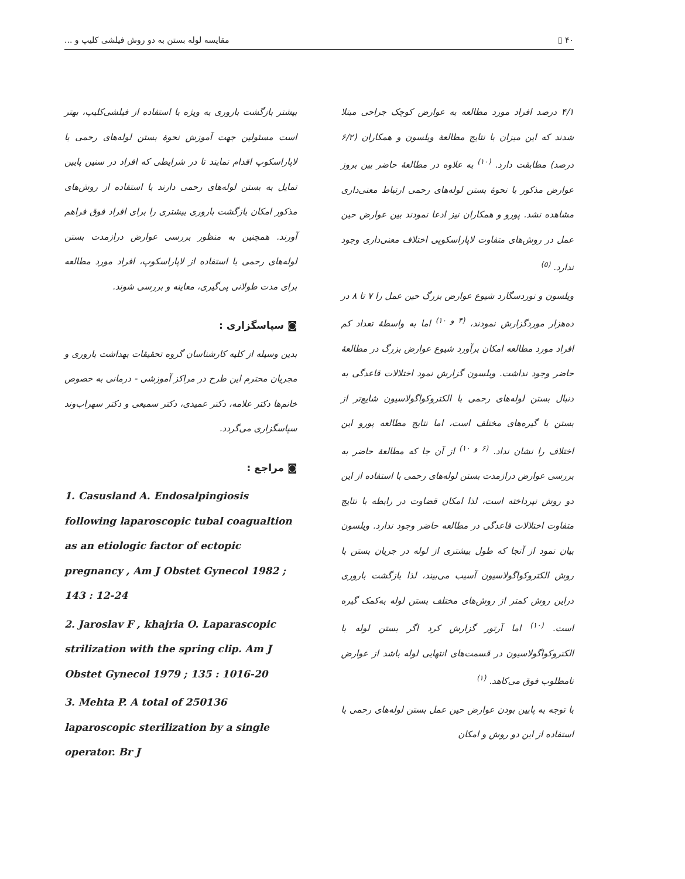۴۰ ▯ مقایسه لوله بستن به دو روش فیلشی کلیپ و ...
۴/۱ درصد افراد مورد مطالعه به عوارض کوچک جراحی مبتلا شدند که این میزان با نتایج مطالعهٔ ویلسون و همکاران (۶/۲ درصد) مطابقت دارد. <sup>(۱۰)</sup> به علاوه در مطالعهٔ حاضر بین بروز عوارض مذکور با نحوهٔ بستن لوله‌های رحمی ارتباط معنی‌داری مشاهده نشد. پورو و همکاران نیز ادعا نمودند بین عوارض حین عمل در روش‌های متفاوت لاپاراسکوپی اختلاف معنی‌داری وجود ندارد. <sup>(۵)</sup>
ویلسون و نوردسگارد شیوع عوارض بزرگ حین عمل را ۷ تا ۸ در ده‌هزار موردگزارش نمودند، <sup>(۴ و ۱۰)</sup> اما به واسطهٔ تعداد کم افراد مورد مطالعه امکان برآورد شیوع عوارض بزرگ در مطالعهٔ حاضر وجود نداشت. ویلسون گزارش نمود اختلالات قاعدگی به دنبال بستن لوله‌های رحمی با الکتروکواگولاسیون شایع‌تر از بستن با گیره‌های مختلف است، اما نتایج مطالعه پورو این اختلاف را نشان نداد. <sup>(۶ و ۱۰)</sup> از آن جا که مطالعهٔ حاضر به بررسی عوارض درازمدت بستن لوله‌های رحمی با استفاده از این دو روش نپرداخته است، لذا امکان قضاوت در رابطه با نتایج متفاوت اختلالات قاعدگی در مطالعه حاضر وجود ندارد. ویلسون بیان نمود از آنجا که طول بیشتری از لوله در جریان بستن با روش الکتروکواگولاسیون آسیب می‌بیند، لذا بازگشت باروری دراین روش کمتر از روش‌های مختلف بستن لوله به‌کمک گیره است. <sup>(۱۰)</sup> اما آرتور گزارش کرد اگر بستن لوله با الکتروکواگولاسیون در قسمت‌های انتهایی لوله باشد از عوارض نامطلوب فوق می‌کاهد. <sup>(۱)</sup>
با توجه به پایین بودن عوارض حین عمل بستن لوله‌های رحمی با استفاده از این دو روش و امکان
بیشتر بازگشت باروری به ویژه با استفاده از فیلشی‌کلیپ، بهتر است مسئولین جهت آموزش نحوهٔ بستن لوله‌های رحمی با لاپاراسکوپ اقدام نمایند تا در شرایطی که افراد در سنین پایین تمایل به بستن لوله‌های رحمی دارند با استفاده از روش‌های مذکور امکان بازگشت باروری بیشتری را برای افراد فوق فراهم آورند. همچنین به منظور بررسی عوارض درازمدت بستن لوله‌های رحمی با استفاده از لاپاراسکوپ، افراد مورد مطالعه برای مدت طولانی پی‌گیری، معاینه و بررسی شوند.
◙ سپاسگزاری :
بدین وسیله از کلیه کارشناسان گروه تحقیقات بهداشت باروری و مجریان محترم این طرح در مراکز آموزشی - درمانی به خصوص خانم‌ها دکتر علامه، دکتر عمیدی، دکتر سمیعی و دکتر سهراب‌وند سپاسگزاری می‌گردد.
◙ مراجع :
1. Casusland A. Endosalpingiosis following laparoscopic tubal coagualtion as an etiologic factor of ectopic pregnancy , Am J Obstet Gynecol 1982 ; 143 : 12-24
2. Jaroslav F , khajria O. Laparascopic strilization with the spring clip. Am J Obstet Gynecol 1979 ; 135 : 1016-20
3. Mehta P. A total of 250136 laparoscopic sterilization by a single operator. Br J